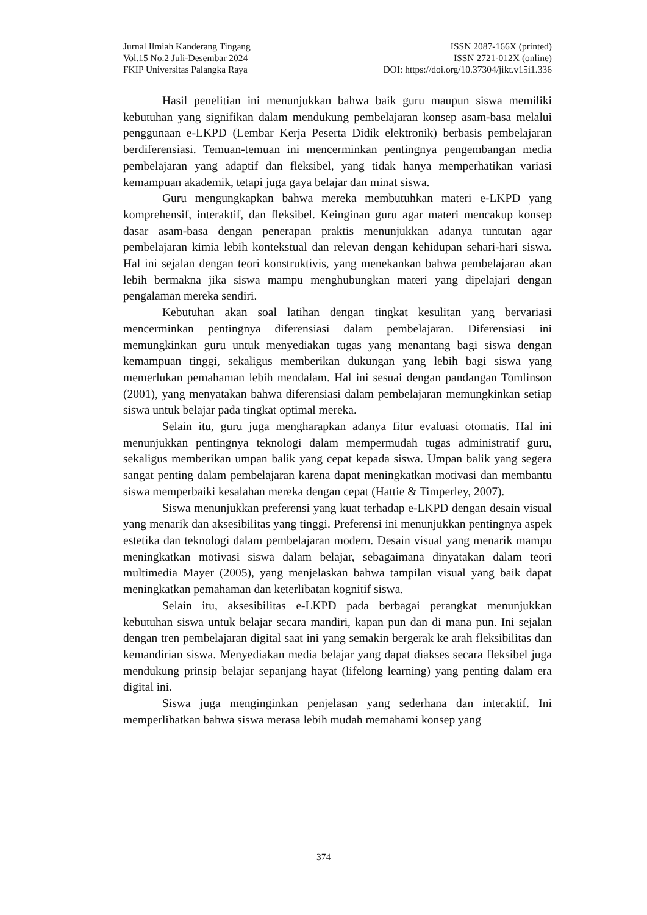Jurnal Ilmiah Kanderang Tingang
Vol.15 No.2 Juli-Desembar 2024
FKIP Universitas Palangka Raya
ISSN 2087-166X (printed)
ISSN 2721-012X (online)
DOI: https://doi.org/10.37304/jikt.v15i1.336
Hasil penelitian ini menunjukkan bahwa baik guru maupun siswa memiliki kebutuhan yang signifikan dalam mendukung pembelajaran konsep asam-basa melalui penggunaan e-LKPD (Lembar Kerja Peserta Didik elektronik) berbasis pembelajaran berdiferensiasi. Temuan-temuan ini mencerminkan pentingnya pengembangan media pembelajaran yang adaptif dan fleksibel, yang tidak hanya memperhatikan variasi kemampuan akademik, tetapi juga gaya belajar dan minat siswa.
Guru mengungkapkan bahwa mereka membutuhkan materi e-LKPD yang komprehensif, interaktif, dan fleksibel. Keinginan guru agar materi mencakup konsep dasar asam-basa dengan penerapan praktis menunjukkan adanya tuntutan agar pembelajaran kimia lebih kontekstual dan relevan dengan kehidupan sehari-hari siswa. Hal ini sejalan dengan teori konstruktivis, yang menekankan bahwa pembelajaran akan lebih bermakna jika siswa mampu menghubungkan materi yang dipelajari dengan pengalaman mereka sendiri.
Kebutuhan akan soal latihan dengan tingkat kesulitan yang bervariasi mencerminkan pentingnya diferensiasi dalam pembelajaran. Diferensiasi ini memungkinkan guru untuk menyediakan tugas yang menantang bagi siswa dengan kemampuan tinggi, sekaligus memberikan dukungan yang lebih bagi siswa yang memerlukan pemahaman lebih mendalam. Hal ini sesuai dengan pandangan Tomlinson (2001), yang menyatakan bahwa diferensiasi dalam pembelajaran memungkinkan setiap siswa untuk belajar pada tingkat optimal mereka.
Selain itu, guru juga mengharapkan adanya fitur evaluasi otomatis. Hal ini menunjukkan pentingnya teknologi dalam mempermudah tugas administratif guru, sekaligus memberikan umpan balik yang cepat kepada siswa. Umpan balik yang segera sangat penting dalam pembelajaran karena dapat meningkatkan motivasi dan membantu siswa memperbaiki kesalahan mereka dengan cepat (Hattie & Timperley, 2007).
Siswa menunjukkan preferensi yang kuat terhadap e-LKPD dengan desain visual yang menarik dan aksesibilitas yang tinggi. Preferensi ini menunjukkan pentingnya aspek estetika dan teknologi dalam pembelajaran modern. Desain visual yang menarik mampu meningkatkan motivasi siswa dalam belajar, sebagaimana dinyatakan dalam teori multimedia Mayer (2005), yang menjelaskan bahwa tampilan visual yang baik dapat meningkatkan pemahaman dan keterlibatan kognitif siswa.
Selain itu, aksesibilitas e-LKPD pada berbagai perangkat menunjukkan kebutuhan siswa untuk belajar secara mandiri, kapan pun dan di mana pun. Ini sejalan dengan tren pembelajaran digital saat ini yang semakin bergerak ke arah fleksibilitas dan kemandirian siswa. Menyediakan media belajar yang dapat diakses secara fleksibel juga mendukung prinsip belajar sepanjang hayat (lifelong learning) yang penting dalam era digital ini.
Siswa juga menginginkan penjelasan yang sederhana dan interaktif. Ini memperlihatkan bahwa siswa merasa lebih mudah memahami konsep yang
374